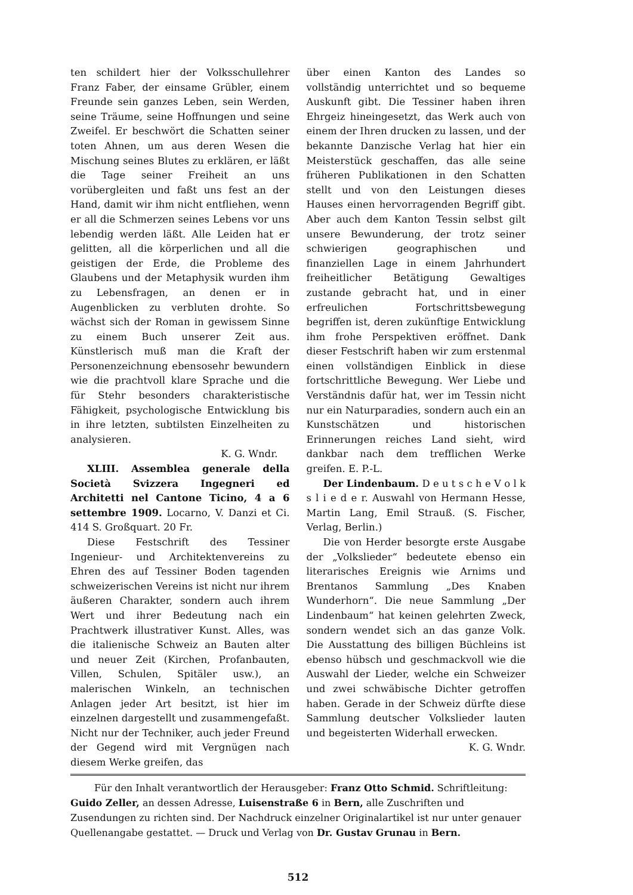ten schildert hier der Volksschullehrer Franz Faber, der einsame Grübler, einem Freunde sein ganzes Leben, sein Werden, seine Träume, seine Hoffnungen und seine Zweifel. Er beschwört die Schatten seiner toten Ahnen, um aus deren Wesen die Mischung seines Blutes zu erklären, er läßt die Tage seiner Freiheit an uns vorübergleiten und faßt uns fest an der Hand, damit wir ihm nicht entfliehen, wenn er all die Schmerzen seines Lebens vor uns lebendig werden läßt. Alle Leiden hat er gelitten, all die körperlichen und all die geistigen der Erde, die Probleme des Glaubens und der Metaphysik wurden ihm zu Lebensfragen, an denen er in Augenblicken zu verbluten drohte. So wächst sich der Roman in gewissem Sinne zu einem Buch unserer Zeit aus. Künstlerisch muß man die Kraft der Personenzeichnung ebensosehr bewundern wie die prachtvoll klare Sprache und die für Stehr besonders charakteristische Fähigkeit, psychologische Entwicklung bis in ihre letzten, subtilsten Einzelheiten zu analysieren.
K. G. Wndr.
XLIII. Assemblea generale della Società Svizzera Ingegneri ed Architetti nel Cantone Ticino, 4 a 6 settembre 1909. Locarno, V. Danzi et Ci. 414 S. Großquart. 20 Fr.
Diese Festschrift des Tessiner Ingenieur- und Architektenvereins zu Ehren des auf Tessiner Boden tagenden schweizerischen Vereins ist nicht nur ihrem äußeren Charakter, sondern auch ihrem Wert und ihrer Bedeutung nach ein Prachtwerk illustrativer Kunst. Alles, was die italienische Schweiz an Bauten alter und neuer Zeit (Kirchen, Profanbauten, Villen, Schulen, Spitäler usw.), an malerischen Winkeln, an technischen Anlagen jeder Art besitzt, ist hier im einzelnen dargestellt und zusammengefaßt. Nicht nur der Techniker, auch jeder Freund der Gegend wird mit Vergnügen nach diesem Werke greifen, das
über einen Kanton des Landes so vollständig unterrichtet und so bequeme Auskunft gibt. Die Tessiner haben ihren Ehrgeiz hineingesetzt, das Werk auch von einem der Ihren drucken zu lassen, und der bekannte Danzische Verlag hat hier ein Meisterstück geschaffen, das alle seine früheren Publikationen in den Schatten stellt und von den Leistungen dieses Hauses einen hervorragenden Begriff gibt. Aber auch dem Kanton Tessin selbst gilt unsere Bewunderung, der trotz seiner schwierigen geographischen und finanziellen Lage in einem Jahrhundert freiheitlicher Betätigung Gewaltiges zustande gebracht hat, und in einer erfreulichen Fortschrittsbewegung begriffen ist, deren zukünftige Entwicklung ihm frohe Perspektiven eröffnet. Dank dieser Festschrift haben wir zum erstenmal einen vollständigen Einblick in diese fortschrittliche Bewegung. Wer Liebe und Verständnis dafür hat, wer im Tessin nicht nur ein Naturparadies, sondern auch ein an Kunstschätzen und historischen Erinnerungen reiches Land sieht, wird dankbar nach dem trefflichen Werke greifen. E. P.-L.
Der Lindenbaum. D e u t s c h e V o l k s l i e d e r. Auswahl von Hermann Hesse, Martin Lang, Emil Strauß. (S. Fischer, Verlag, Berlin.)
Die von Herder besorgte erste Ausgabe der „Volkslieder“ bedeutete ebenso ein literarisches Ereignis wie Arnims und Brentanos Sammlung „Des Knaben Wunderhorn“. Die neue Sammlung „Der Lindenbaum“ hat keinen gelehrten Zweck, sondern wendet sich an das ganze Volk. Die Ausstattung des billigen Büchleins ist ebenso hübsch und geschmackvoll wie die Auswahl der Lieder, welche ein Schweizer und zwei schwäbische Dichter getroffen haben. Gerade in der Schweiz dürfte diese Sammlung deutscher Volkslieder lauten und begeisterten Widerhall erwecken. K. G. Wndr.
Für den Inhalt verantwortlich der Herausgeber: Franz Otto Schmid. Schriftleitung: Guido Zeller, an dessen Adresse, Luisenstraße 6 in Bern, alle Zuschriften und Zusendungen zu richten sind. Der Nachdruck einzelner Originalartikel ist nur unter genauer Quellenangabe gestattet. — Druck und Verlag von Dr. Gustav Grunau in Bern.
512